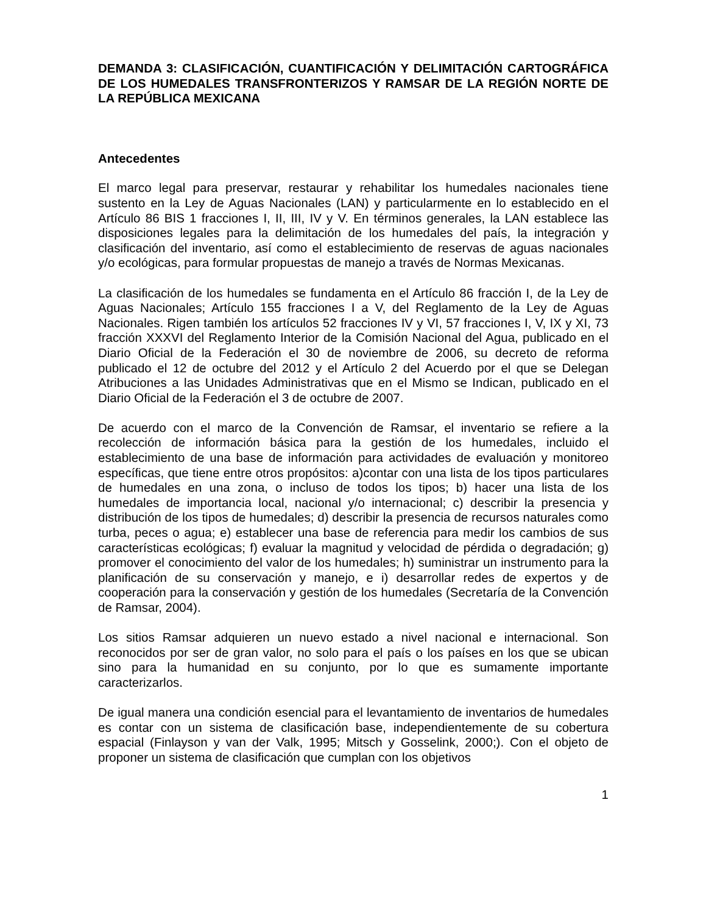DEMANDA 3: CLASIFICACIÓN, CUANTIFICACIÓN Y DELIMITACIÓN CARTOGRÁFICA DE LOS HUMEDALES TRANSFRONTERIZOS Y RAMSAR DE LA REGIÓN NORTE DE LA REPÚBLICA MEXICANA
Antecedentes
El marco legal para preservar, restaurar y rehabilitar los humedales nacionales tiene sustento en la Ley de Aguas Nacionales (LAN) y particularmente en lo establecido en el Artículo 86 BIS 1 fracciones I, II, III, IV y V. En términos generales, la LAN establece las disposiciones legales para la delimitación de los humedales del país, la integración y clasificación del inventario, así como el establecimiento de reservas de aguas nacionales y/o ecológicas, para formular propuestas de manejo a través de Normas Mexicanas.
La clasificación de los humedales se fundamenta en el Artículo 86 fracción I, de la Ley de Aguas Nacionales; Artículo 155 fracciones I a V, del Reglamento de la Ley de Aguas Nacionales. Rigen también los artículos 52 fracciones IV y VI, 57 fracciones I, V, IX y XI, 73 fracción XXXVI del Reglamento Interior de la Comisión Nacional del Agua, publicado en el Diario Oficial de la Federación el 30 de noviembre de 2006, su decreto de reforma publicado el 12 de octubre del 2012 y el Artículo 2 del Acuerdo por el que se Delegan Atribuciones a las Unidades Administrativas que en el Mismo se Indican, publicado en el Diario Oficial de la Federación el 3 de octubre de 2007.
De acuerdo con el marco de la Convención de Ramsar, el inventario se refiere a la recolección de información básica para la gestión de los humedales, incluido el establecimiento de una base de información para actividades de evaluación y monitoreo específicas, que tiene entre otros propósitos: a)contar con una lista de los tipos particulares de humedales en una zona, o incluso de todos los tipos; b) hacer una lista de los humedales de importancia local, nacional y/o internacional; c) describir la presencia y distribución de los tipos de humedales; d) describir la presencia de recursos naturales como turba, peces o agua; e) establecer una base de referencia para medir los cambios de sus características ecológicas; f) evaluar la magnitud y velocidad de pérdida o degradación; g) promover el conocimiento del valor de los humedales; h) suministrar un instrumento para la planificación de su conservación y manejo, e i) desarrollar redes de expertos y de cooperación para la conservación y gestión de los humedales (Secretaría de la Convención de Ramsar, 2004).
Los sitios Ramsar adquieren un nuevo estado a nivel nacional e internacional. Son reconocidos por ser de gran valor, no solo para el país o los países en los que se ubican sino para la humanidad en su conjunto, por lo que es sumamente importante caracterizarlos.
De igual manera una condición esencial para el levantamiento de inventarios de humedales es contar con un sistema de clasificación base, independientemente de su cobertura espacial (Finlayson y van der Valk, 1995; Mitsch y Gosselink, 2000;). Con el objeto de proponer un sistema de clasificación que cumplan con los objetivos
1